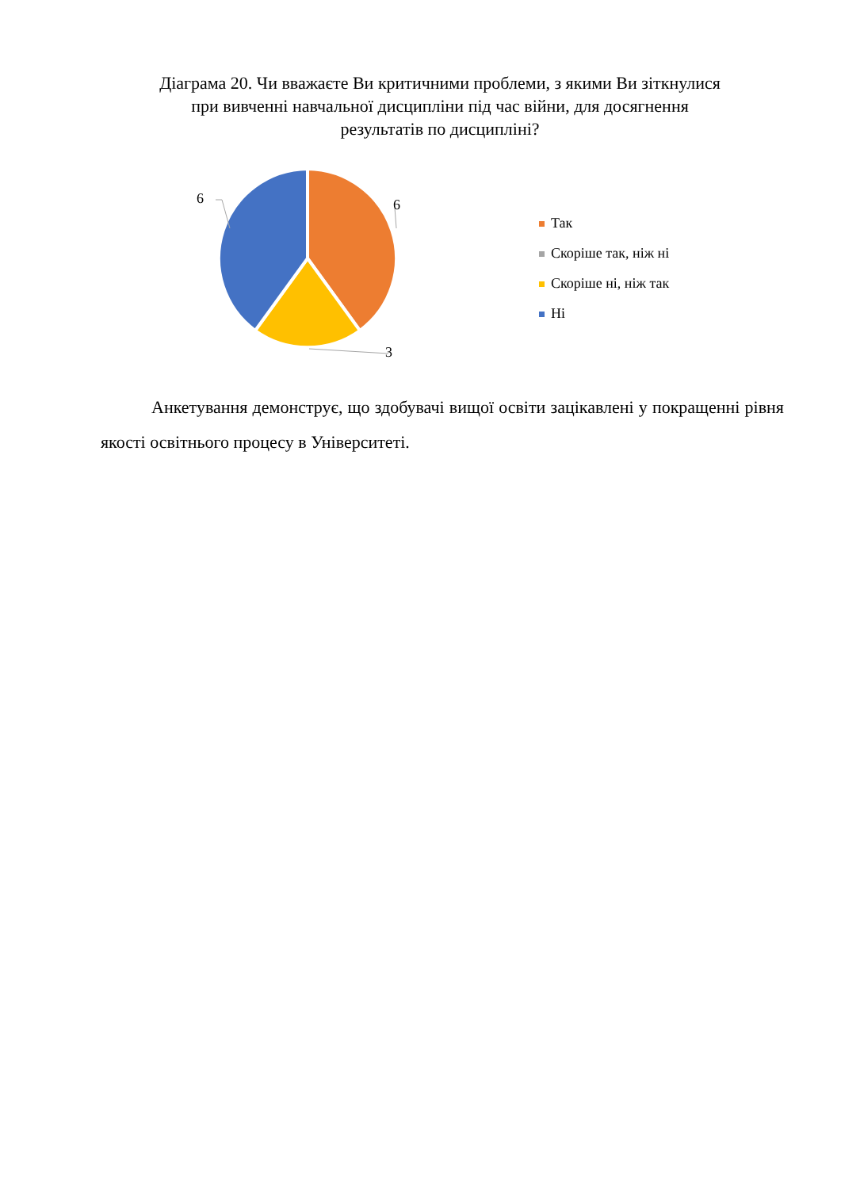Діаграма 20. Чи вважаєте Ви критичними проблеми, з якими Ви зіткнулися при вивченні навчальної дисципліни під час війни, для досягнення результатів по дисципліні?
6
6
3
Так
Скоріше так, ніж ні
Скоріше ні, ніж так
Ні
Анкетування демонструє, що здобувачі вищої освіти зацікавлені у покращенні рівня якості освітнього процесу в Університеті.